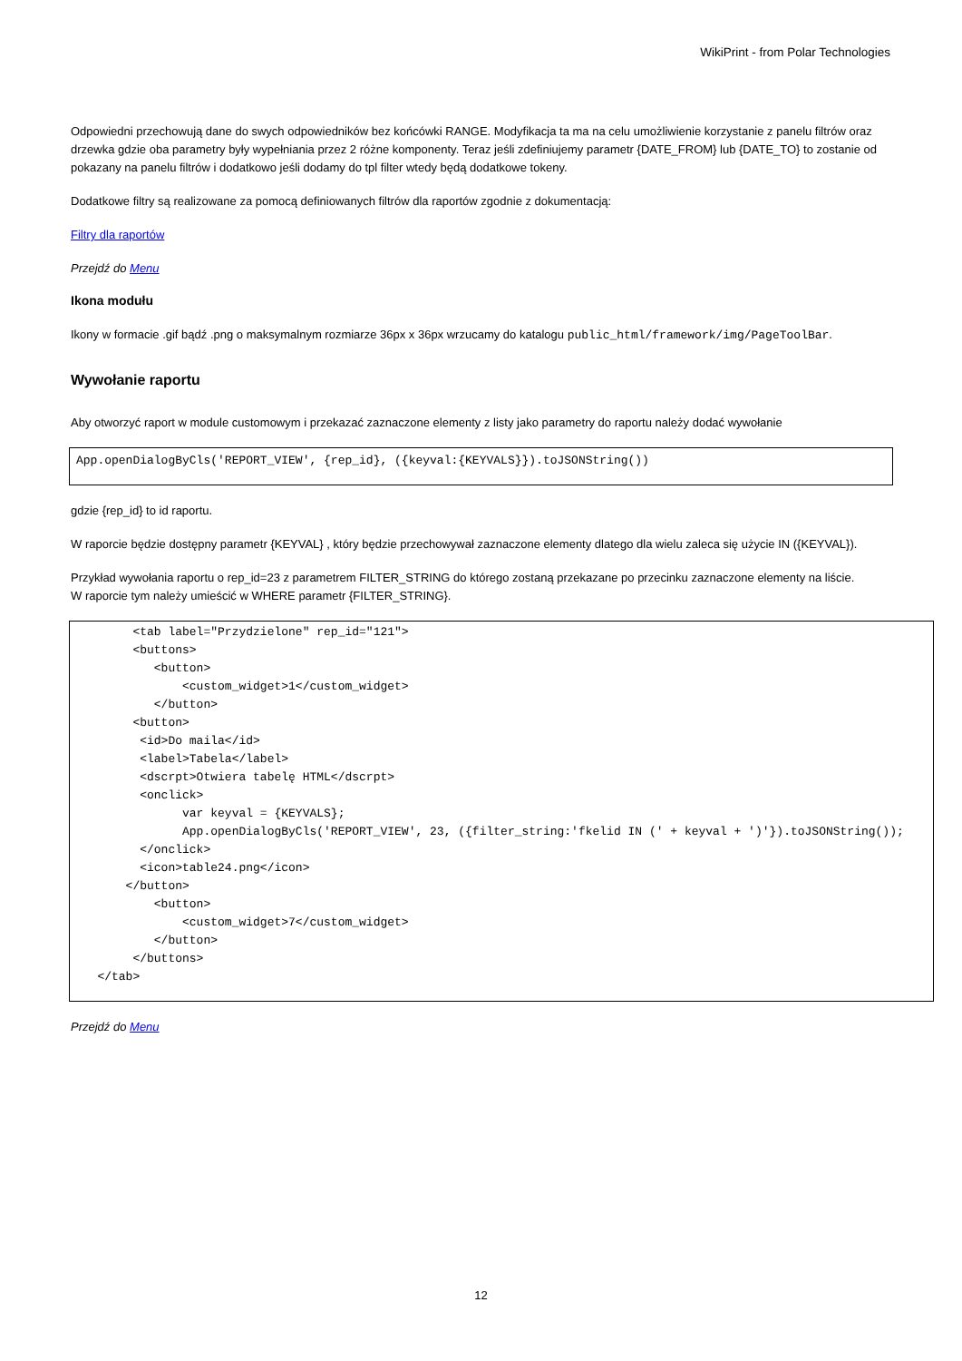WikiPrint - from Polar Technologies
Odpowiedni przechowują dane do swych odpowiedników bez końcówki RANGE. Modyfikacja ta ma na celu umożliwienie korzystanie z panelu filtrów oraz drzewka gdzie oba parametry były wypełniania przez 2 różne komponenty. Teraz jeśli zdefiniujemy parametr {DATE_FROM} lub {DATE_TO} to zostanie od pokazany na panelu filtrów i dodatkowo jeśli dodamy do tpl filter wtedy będą dodatkowe tokeny.
Dodatkowe filtry są realizowane za pomocą definiowanych filtrów dla raportów zgodnie z dokumentacją:
Filtry dla raportów
Przejdź do Menu
Ikona modułu
Ikony w formacie .gif bądź .png o maksymalnym rozmiarze 36px x 36px wrzucamy do katalogu public_html/framework/img/PageToolBar.
Wywołanie raportu
Aby otworzyć raport w module customowym i przekazać zaznaczone elementy z listy jako parametry do raportu należy dodać wywołanie
App.openDialogByCls('REPORT_VIEW', {rep_id}, ({keyval:{KEYVALS}}).toJSONString())
gdzie {rep_id} to id raportu.
W raporcie będzie dostępny parametr {KEYVAL} , który będzie przechowywał zaznaczone elementy dlatego dla wielu zaleca się użycie IN ({KEYVAL}).
Przykład wywołania raportu o rep_id=23 z parametrem FILTER_STRING do którego zostaną przekazane po przecinku zaznaczone elementy na liście.
W raporcie tym należy umieścić w WHERE parametr {FILTER_STRING}.
        <tab label="Przydzielone" rep_id="121">
        <buttons>
           <button>
               <custom_widget>1</custom_widget>
           </button>
        <button>
         <id>Do maila</id>
         <label>Tabela</label>
         <dscrpt>Otwiera tabelę HTML</dscrpt>
         <onclick>
               var keyval = {KEYVALS};
               App.openDialogByCls('REPORT_VIEW', 23, ({filter_string:'fkelid IN (' + keyval + ')'}).toJSONString());
         </onclick>
         <icon>table24.png</icon>
       </button>
           <button>
               <custom_widget>7</custom_widget>
           </button>
        </buttons>
   </tab>
Przejdź do Menu
12